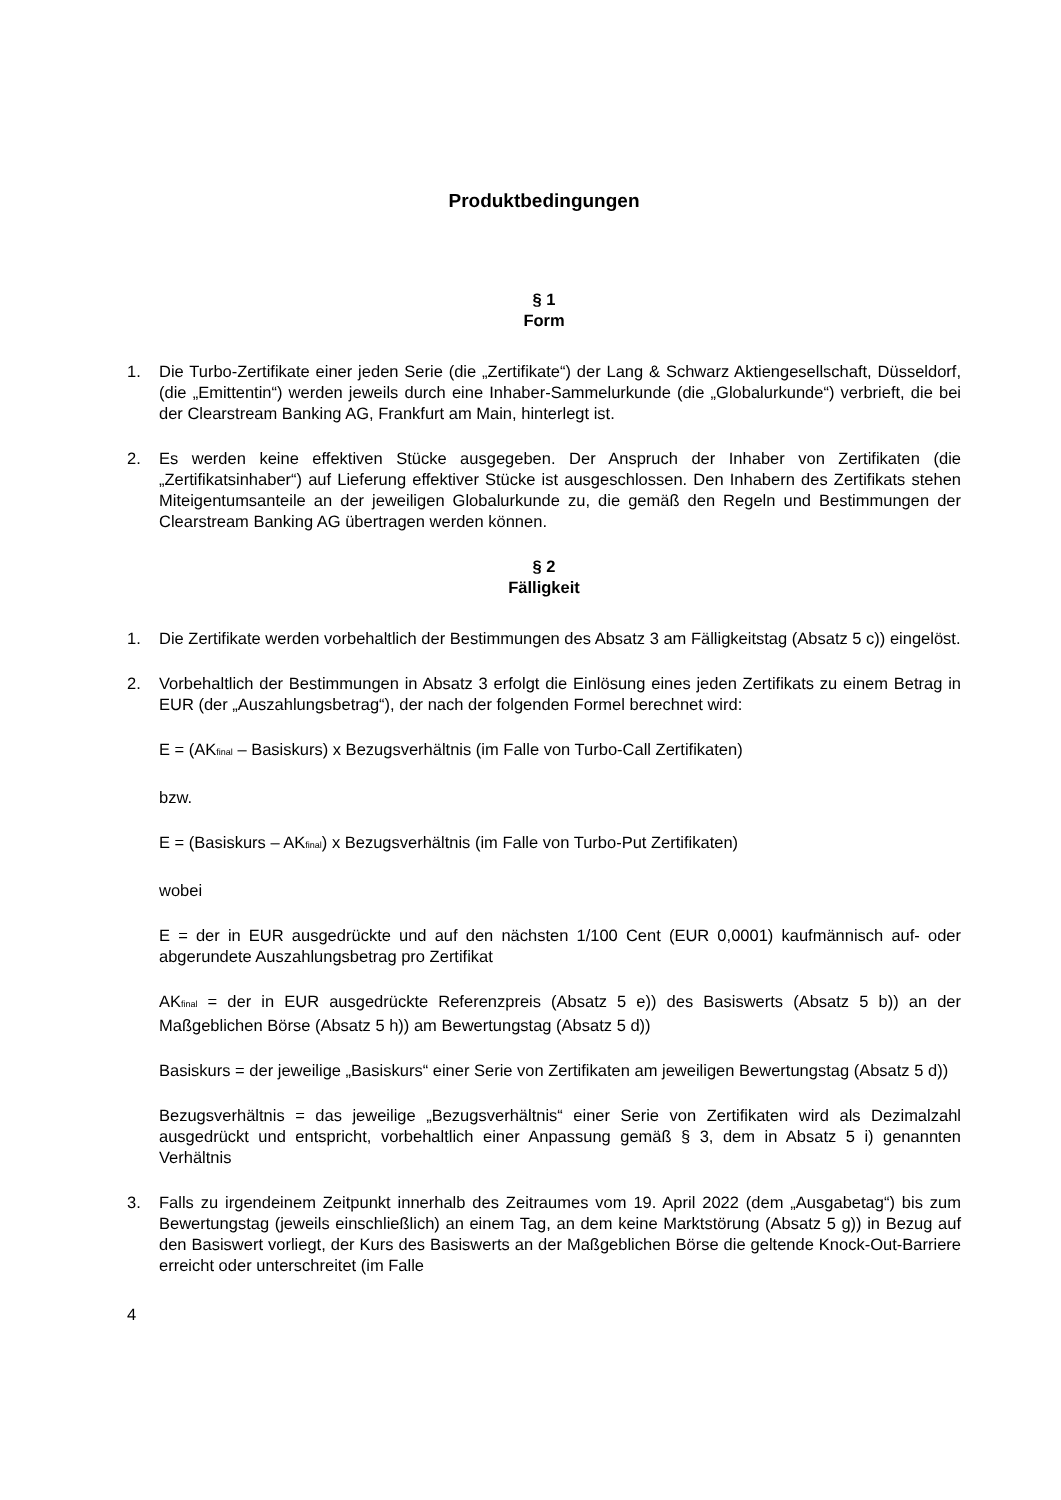Produktbedingungen
§ 1
Form
1. Die Turbo-Zertifikate einer jeden Serie (die „Zertifikate“) der Lang & Schwarz Aktiengesellschaft, Düsseldorf, (die „Emittentin“) werden jeweils durch eine Inhaber-Sammelurkunde (die „Globalurkunde“) verbrieft, die bei der Clearstream Banking AG, Frankfurt am Main, hinterlegt ist.
2. Es werden keine effektiven Stücke ausgegeben. Der Anspruch der Inhaber von Zertifikaten (die „Zertifikatsinhaber“) auf Lieferung effektiver Stücke ist ausgeschlossen. Den Inhabern des Zertifikats stehen Miteigentumsanteile an der jeweiligen Globalurkunde zu, die gemäß den Regeln und Bestimmungen der Clearstream Banking AG übertragen werden können.
§ 2
Fälligkeit
1. Die Zertifikate werden vorbehaltlich der Bestimmungen des Absatz 3 am Fälligkeitstag (Absatz 5 c)) eingelöst.
2. Vorbehaltlich der Bestimmungen in Absatz 3 erfolgt die Einlösung eines jeden Zertifikats zu einem Betrag in EUR (der „Auszahlungsbetrag“), der nach der folgenden Formel berechnet wird:
E = (AK<sub>final</sub> – Basiskurs) x Bezugsverhältnis (im Falle von Turbo-Call Zertifikaten)
bzw.
E = (Basiskurs – AK<sub>final</sub>) x Bezugsverhältnis (im Falle von Turbo-Put Zertifikaten)
wobei
E = der in EUR ausgedrückte und auf den nächsten 1/100 Cent (EUR 0,0001) kaufmännisch auf- oder abgerundete Auszahlungsbetrag pro Zertifikat
AK<sub>final</sub> = der in EUR ausgedrückte Referenzpreis (Absatz 5 e)) des Basiswerts (Absatz 5 b)) an der Maßgeblichen Börse (Absatz 5 h)) am Bewertungstag (Absatz 5 d))
Basiskurs = der jeweilige „Basiskurs“ einer Serie von Zertifikaten am jeweiligen Bewertungstag (Absatz 5 d))
Bezugsverhältnis = das jeweilige „Bezugsverhältnis“ einer Serie von Zertifikaten wird als Dezimalzahl ausgedrückt und entspricht, vorbehaltlich einer Anpassung gemäß § 3, dem in Absatz 5 i) genannten Verhältnis
3. Falls zu irgendeinem Zeitpunkt innerhalb des Zeitraumes vom 19. April 2022 (dem „Ausgabetag“) bis zum Bewertungstag (jeweils einschließlich) an einem Tag, an dem keine Marktstörung (Absatz 5 g)) in Bezug auf den Basiswert vorliegt, der Kurs des Basiswerts an der Maßgeblichen Börse die geltende Knock-Out-Barriere erreicht oder unterschreitet (im Falle
4